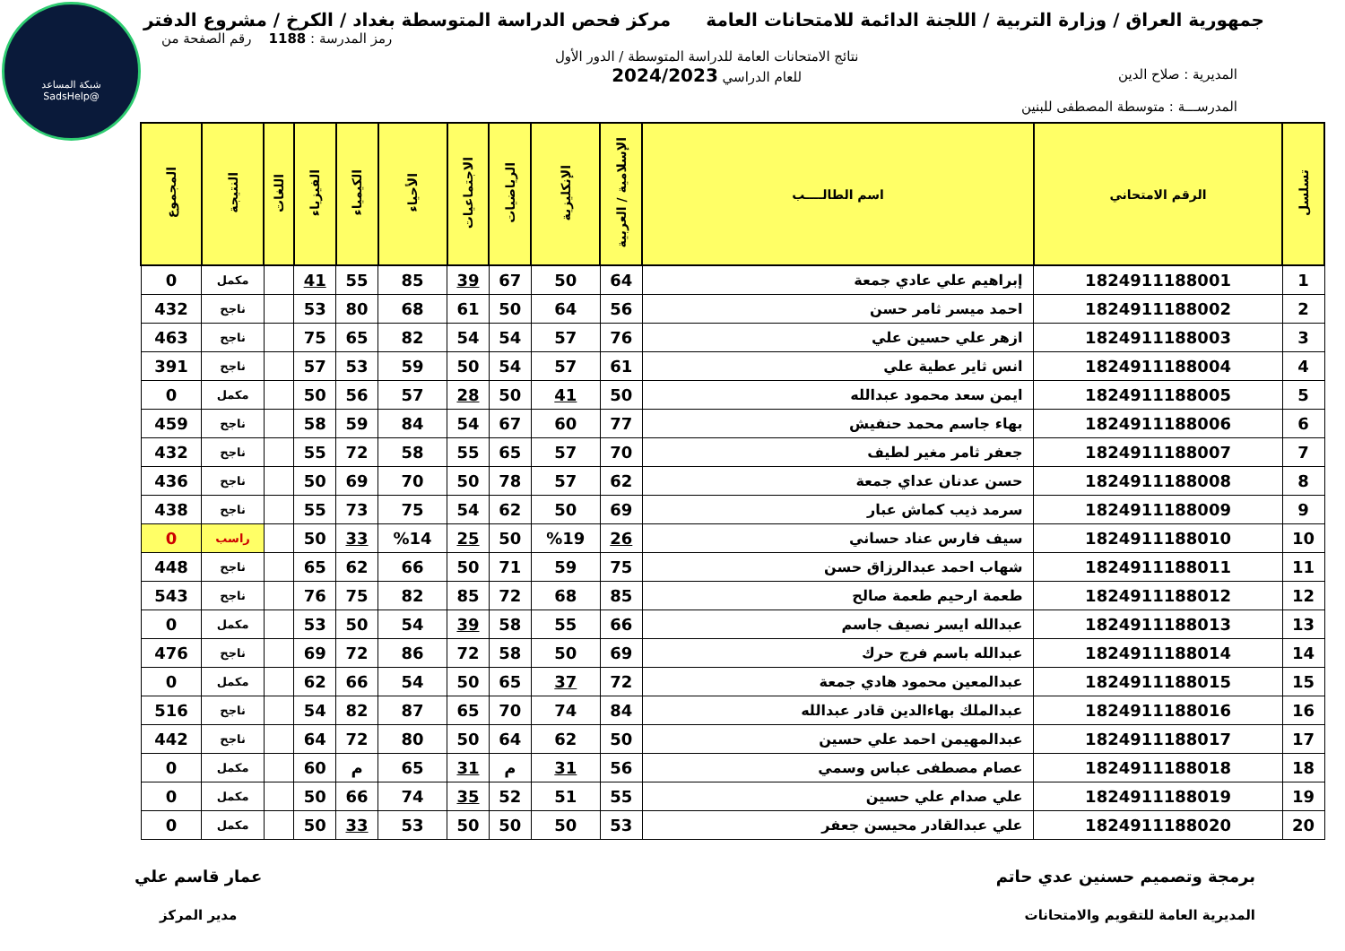شبكة المساعد
@SadsHelp
جمهورية العراق / وزارة التربية / اللجنة الدائمة للامتحانات العامة
مركز فحص الدراسة المتوسطة بغداد / الكرخ / مشروع الدفتر
المديرية : صلاح الدين
المدرســـة : متوسطة المصطفى للبنين
نتائج الامتحانات العامة للدراسة المتوسطة / الدور الأول
للعام الدراسي 2024/2023
رمز المدرسة : 1188 رقم الصفحة من
| تسلسل | الرقم الامتحاني | اسم الطالــــب | الإسلامية / العربية | الإنكليزية | الرياضيات | الاجتماعيات | الأحياء | الكيمياء | الفيزياء | اللغات | النتيجة | المجموع |
| --- | --- | --- | --- | --- | --- | --- | --- | --- | --- | --- | --- | --- |
| 1 | 1824911188001 | إبراهيم علي عادي جمعة | 64 | 50 | 67 | 39 | 85 | 55 | 41 | | مكمل | 0 |
| 2 | 1824911188002 | احمد ميسر ثامر حسن | 56 | 64 | 50 | 61 | 68 | 80 | 53 | | ناجح | 432 |
| 3 | 1824911188003 | ازهر علي حسين علي | 76 | 57 | 54 | 54 | 82 | 65 | 75 | | ناجح | 463 |
| 4 | 1824911188004 | انس ثاير عطية علي | 61 | 57 | 54 | 50 | 59 | 53 | 57 | | ناجح | 391 |
| 5 | 1824911188005 | ايمن سعد محمود عبدالله | 50 | 41 | 50 | 28 | 57 | 56 | 50 | | مكمل | 0 |
| 6 | 1824911188006 | بهاء جاسم محمد حنفيش | 77 | 60 | 67 | 54 | 84 | 59 | 58 | | ناجح | 459 |
| 7 | 1824911188007 | جعفر ثامر مغير لطيف | 70 | 57 | 65 | 55 | 58 | 72 | 55 | | ناجح | 432 |
| 8 | 1824911188008 | حسن عدنان عداي جمعة | 62 | 57 | 78 | 50 | 70 | 69 | 50 | | ناجح | 436 |
| 9 | 1824911188009 | سرمد ذيب كماش عبار | 69 | 50 | 62 | 54 | 75 | 73 | 55 | | ناجح | 438 |
| 10 | 1824911188010 | سيف فارس عناد حساني | 26 | %19 | 50 | 25 | %14 | 33 | 50 | | راسب | 0 |
| 11 | 1824911188011 | شهاب احمد عبدالرزاق حسن | 75 | 59 | 71 | 50 | 66 | 62 | 65 | | ناجح | 448 |
| 12 | 1824911188012 | طعمة ارحيم طعمة صالح | 85 | 68 | 72 | 85 | 82 | 75 | 76 | | ناجح | 543 |
| 13 | 1824911188013 | عبدالله ايسر نصيف جاسم | 66 | 55 | 58 | 39 | 54 | 50 | 53 | | مكمل | 0 |
| 14 | 1824911188014 | عبدالله باسم فرج حرك | 69 | 50 | 58 | 72 | 86 | 72 | 69 | | ناجح | 476 |
| 15 | 1824911188015 | عبدالمعين محمود هادي جمعة | 72 | 37 | 65 | 50 | 54 | 66 | 62 | | مكمل | 0 |
| 16 | 1824911188016 | عبدالملك بهاءالدين قادر عبدالله | 84 | 74 | 70 | 65 | 87 | 82 | 54 | | ناجح | 516 |
| 17 | 1824911188017 | عبدالمهيمن احمد علي حسين | 50 | 62 | 64 | 50 | 80 | 72 | 64 | | ناجح | 442 |
| 18 | 1824911188018 | عصام مصطفى عباس وسمي | 56 | 31 | م | 31 | 65 | م | 60 | | مكمل | 0 |
| 19 | 1824911188019 | علي صدام علي حسين | 55 | 51 | 52 | 35 | 74 | 66 | 50 | | مكمل | 0 |
| 20 | 1824911188020 | علي عبدالقادر محيسن جعفر | 53 | 50 | 50 | 50 | 53 | 33 | 50 | | مكمل | 0 |
برمجة وتصميم حسنين عدي حاتم
المديرية العامة للتقويم والامتحانات
عمار قاسم علي
مدير المركز